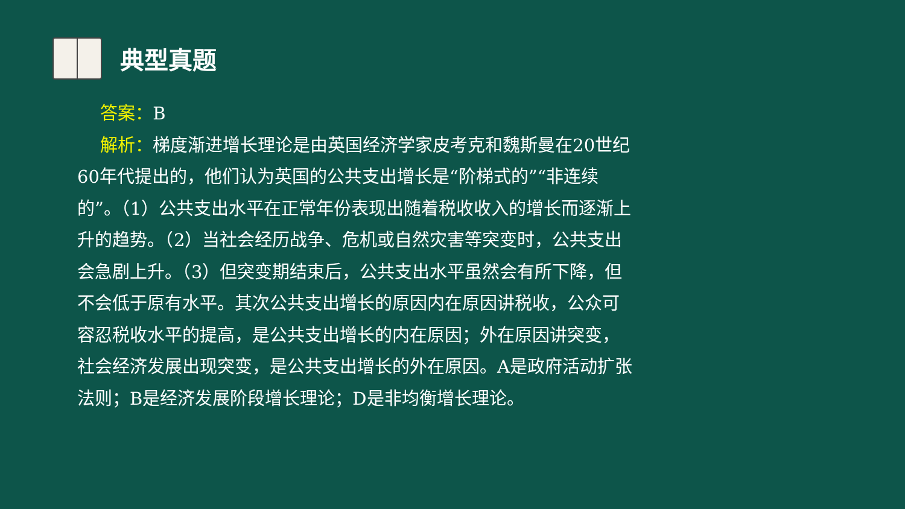典型真题
　 答案：B
　 解析：梯度渐进增长理论是由英国经济学家皮考克和魏斯曼在20世纪60年代提出的，他们认为英国的公共支出增长是“阶梯式的”“非连续的”。（1）公共支出水平在正常年份表现出随着税收收入的增长而逐渐上升的趋势。（2）当社会经历战争、危机或自然灾害等突变时，公共支出会急剧上升。（3）但突变期结束后，公共支出水平虽然会有所下降，但不会低于原有水平。其次公共支出增长的原因内在原因讲税收，公众可容忍税收水平的提高，是公共支出增长的内在原因；外在原因讲突变，社会经济发展出现突变，是公共支出增长的外在原因。A是政府活动扩张法则；B是经济发展阶段增长理论；D是非均衡增长理论。